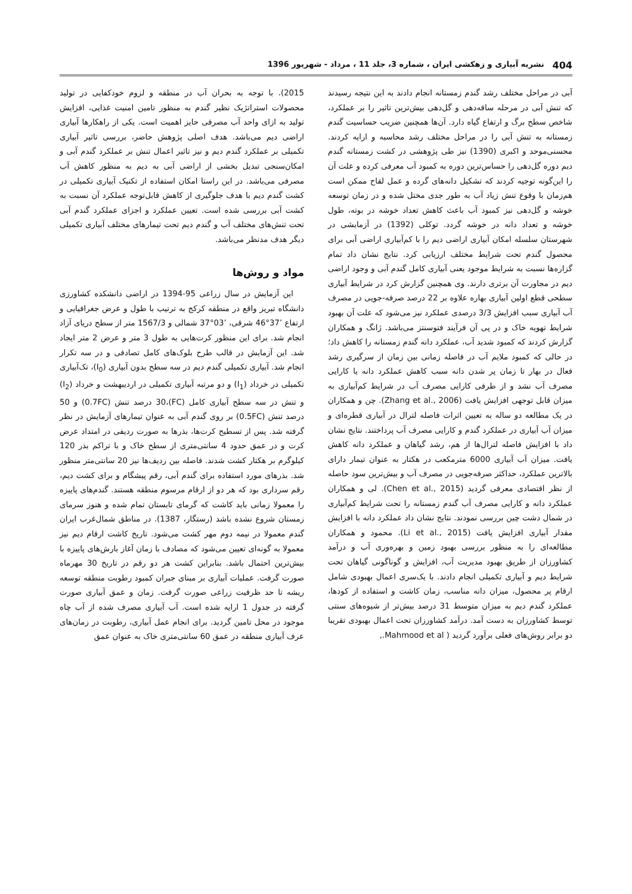404 نشریه آبیاری و زهکشی ایران ، شماره 3، جلد 11 ، مرداد - شهریور 1396
آبی در مراحل مختلف رشد گندم زمستانه انجام دادند به این نتیجه رسیدند که تنش آبی در مرحله ساقه‌دهی و گل‌دهی بیش‌ترین تاثیر را بر عملکرد، شاخص سطح برگ و ارتفاع گیاه دارد. آن‌ها همچنین ضریب حساسیت گندم زمستانه به تنش آبی را در مراحل مختلف رشد محاسبه و ارایه کردند. محسنی‌موحد و اکبری (1390) نیز طی پژوهشی در کشت زمستانه گندم دیم دوره گل‌دهی را حساس‌ترین دوره به کمبود آب معرفی کرده و علت آن را این‌گونه توجیه کردند که تشکیل دانه‌های گرده و عمل لقاح ممکن است هم‌زمان با وقوع تنش زیاد آب به طور جدی مختل شده و در زمان توسعه خوشه و گل‌دهی نیز کمبود آب باعث کاهش تعداد خوشه در بوته، طول خوشه و تعداد دانه در خوشه گردد. توکلی (1392) در آزمایشی در شهرستان سلسله امکان آبیاری اراضی دیم را با کم‌آبیاری اراضی آبی برای محصول گندم تحت شرایط مختلف ارزیابی کرد. نتایج نشان داد تمام گزاره‌ها نسبت به شرایط موجود یعنی آبیاری کامل گندم آبی و وجود اراضی دیم در مجاورت آن برتری دارند. وی همچنین گزارش کرد در شرایط آبیاری سطحی قطع اولین آبیاری بهاره علاوه بر 22 درصد صرفه-جویی در مصرف آب آبیاری سبب افزایش 3/3 درصدی عملکرد نیز می‌شود که علت آن بهبود شرایط تهویه خاک و در پی آن فرآیند فتوسنتز می‌باشد. ژانگ و همکاران گزارش کردند که کمبود شدید آب، عملکرد دانه گندم زمستانه را کاهش داد؛ در حالی که کمبود ملایم آب در فاصله زمانی بین زمان از سرگیری رشد فعال در بهار تا زمان پر شدن دانه سبب کاهش عملکرد دانه یا کارایی مصرف آب نشد و از طرفی کارایی مصرف آب در شرایط کم‌آبیاری به میزان قابل توجهی افزایش یافت (Zhang et al., 2006). چن و همکاران در یک مطالعه دو ساله به تعیین اثرات فاصله لترال در آبیاری قطره‌ای و میزان آب آبیاری در عملکرد گندم و کارایی مصرف آب پرداختند. نتایج نشان داد با افزایش فاصله لترال‌ها از هم، رشد گیاهان و عملکرد دانه کاهش یافت. میزان آب آبیاری 6000 مترمکعب در هکتار به عنوان تیمار دارای بالاترین عملکرد، حداکثر صرفه‌جویی در مصرف آب و بیش‌ترین سود حاصله از نظر اقتصادی معرفی گردید (Chen et al., 2015). لی و همکاران عملکرد دانه و کارایی مصرف آب گندم زمستانه را تحت شرایط کم‌آبیاری در شمال دشت چین بررسی نمودند. نتایج نشان داد عملکرد دانه با افزایش مقدار آبیاری افزایش یافت (Li et al., 2015). محمود و همکاران مطالعه‌ای را به منظور بررسی بهبود زمین و بهره‌وری آب و درآمد کشاورزان از طریق بهبود مدیریت آب، افزایش و گوناگونی گیاهان تحت شرایط دیم و آبیاری تکمیلی انجام دادند. با یک‌سری اعمال بهبودی شامل ارقام پر محصول، میزان دانه مناسب، زمان کاشت و استفاده از کودها، عملکرد گندم دیم به میزان متوسط 31 درصد بیش‌تر از شیوه‌های سنتی توسط کشاورزان به دست آمد. درآمد کشاورزان تحت اعمال بهبودی تقریبا دو برابر روش‌های فعلی برآورد گردید ( Mahmood et al.,
2015). با توجه به بحران آب در منطقه و لزوم خودکفایی در تولید محصولات استراتژیک نظیر گندم به منظور تامین امنیت غذایی، افزایش تولید به ازای واحد آب مصرفی حایز اهمیت است. یکی از راهکارها آبیاری اراضی دیم می‌باشد. هدف اصلی پژوهش حاضر، بررسی تاثیر آبیاری تکمیلی بر عملکرد گندم دیم و نیز تاثیر اعمال تنش بر عملکرد گندم آبی و امکان‌سنجی تبدیل بخشی از اراضی آبی به دیم به منظور کاهش آب مصرفی می‌باشد. در این راستا امکان استفاده از تکنیک آبیاری تکمیلی در کشت گندم دیم با هدف جلوگیری از کاهش قابل‌توجه عملکرد آن نسبت به کشت آبی بررسی شده است. تعیین عملکرد و اجزای عملکرد گندم آبی تحت تنش‌های مختلف آب و گندم دیم تحت تیمارهای مختلف آبیاری تکمیلی دیگر هدف مدنظر می‌باشد.
مواد و روش‌ها
این آزمایش در سال زراعی 95-1394 در اراضی دانشکده کشاورزی دانشگاه تبریز واقع در منطقه کرکج به ترتیب با طول و عرض جغرافیایی و ارتفاع ’37°46 شرقی، ’03°37 شمالی و 1567/3 متر از سطح دریای آزاد انجام شد. برای این منظور کرت‌هایی به طول 3 متر و عرض 2 متر ایجاد شد. این آزمایش در قالب طرح بلوک‌های کامل تصادفی و در سه تکرار انجام شد. آبیاری تکمیلی گندم دیم در سه سطح بدون آبیاری (I<sub>0</sub>)، تک‌آبیاری تکمیلی در خرداد (I<sub>1</sub>) و دو مرتبه آبیاری تکمیلی در اردیبهشت و خرداد (I<sub>2</sub>) و تنش در سه سطح آبیاری کامل (FC)،30 درصد تنش (0.7FC) و 50 درصد تنش (0.5FC) بر روی گندم آبی به عنوان تیمارهای آزمایش در نظر گرفته شد. پس از تسطیح کرت‌ها، بذرها به صورت ردیفی در امتداد عرض کرت و در عمق حدود 4 سانتی‌متری از سطح خاک و با تراکم بذر 120 کیلوگرم بر هکتار کشت شدند. فاصله بین ردیف‌ها نیز 20 سانتی‌متر منظور شد. بذرهای مورد استفاده برای گندم آبی، رقم پیشگام و برای کشت دیم، رقم سرداری بود که هر دو از ارقام مرسوم منطقه هستند. گندم‌های پاییزه را معمولا زمانی باید کاشت که گرمای تابستان تمام شده و هنوز سرمای زمستان شروع نشده باشد (رستگار، 1387). در مناطق شمال‌غرب ایران گندم معمولا در نیمه دوم مهر کشت می‌شود. تاریخ کاشت ارقام دیم نیز معمولا به گونه‌ای تعیین می‌شود که مصادف با زمان آغاز بارش‌های پاییزه با بیش‌ترین احتمال باشد. بنابراین کشت هر دو رقم در تاریخ 30 مهرماه صورت گرفت. عملیات آبیاری بر مبنای جبران کمبود رطوبت منطقه توسعه ریشه تا حد ظرفیت زراعی صورت گرفت. زمان و عمق آبیاری صورت گرفته در جدول 1 ارایه شده است. آب آبیاری مصرف شده از آب چاه موجود در محل تامین گردید. برای انجام عمل آبیاری، رطوبت در زمان‌های عرف آبیاری منطقه در عمق 60 سانتی‌متری خاک به عنوان عمق